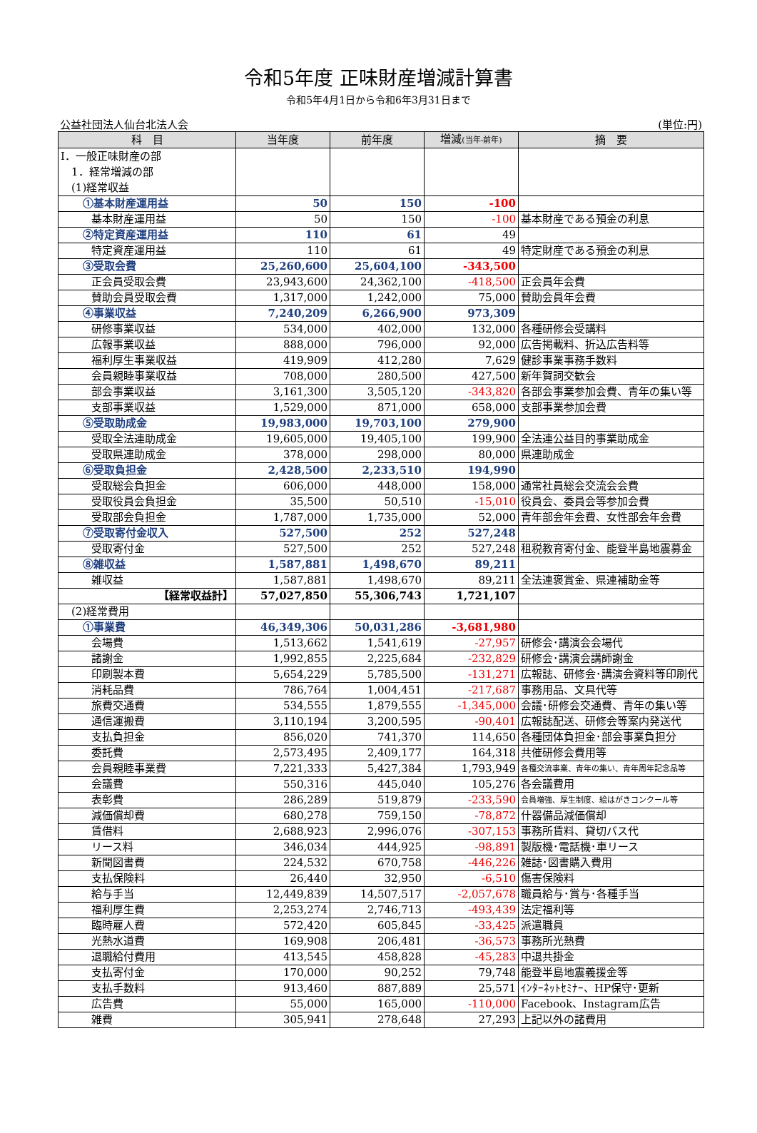令和5年度 正味財産増減計算書
令和5年4月1日から令和6年3月31日まで
公益社団法人仙台北法人会 (単位:円)
| 科 目 | 当年度 | 前年度 | 増減 (当年-前年) | 摘 要 |
| --- | --- | --- | --- | --- |
| Ⅰ．一般正味財産の部 1．経常増減の部 (1)経常収益 | | | | |
| ①基本財産運用益 | 50 | 150 | -100 | |
| 基本財産運用益 | 50 | 150 | -100 | 基本財産である預金の利息 |
| ②特定資産運用益 | 110 | 61 | 49 | |
| 特定資産運用益 | 110 | 61 | 49 | 特定財産である預金の利息 |
| ③受取会費 | 25,260,600 | 25,604,100 | -343,500 | |
| 正会員受取会費 | 23,943,600 | 24,362,100 | -418,500 | 正会員年会費 |
| 賛助会員受取会費 | 1,317,000 | 1,242,000 | 75,000 | 賛助会員年会費 |
| ④事業収益 | 7,240,209 | 6,266,900 | 973,309 | |
| 研修事業収益 | 534,000 | 402,000 | 132,000 | 各種研修会受講料 |
| 広報事業収益 | 888,000 | 796,000 | 92,000 | 広告掲載料、折込広告料等 |
| 福利厚生事業収益 | 419,909 | 412,280 | 7,629 | 健診事業事務手数料 |
| 会員親睦事業収益 | 708,000 | 280,500 | 427,500 | 新年賀詞交歓会 |
| 部会事業収益 | 3,161,300 | 3,505,120 | -343,820 | 各部会事業参加会費、青年の集い等 |
| 支部事業収益 | 1,529,000 | 871,000 | 658,000 | 支部事業参加会費 |
| ⑤受取助成金 | 19,983,000 | 19,703,100 | 279,900 | |
| 受取全法連助成金 | 19,605,000 | 19,405,100 | 199,900 | 全法連公益目的事業助成金 |
| 受取県連助成金 | 378,000 | 298,000 | 80,000 | 県連助成金 |
| ⑥受取負担金 | 2,428,500 | 2,233,510 | 194,990 | |
| 受取総会負担金 | 606,000 | 448,000 | 158,000 | 通常社員総会交流会会費 |
| 受取役員会負担金 | 35,500 | 50,510 | -15,010 | 役員会、委員会等参加会費 |
| 受取部会負担金 | 1,787,000 | 1,735,000 | 52,000 | 青年部会年会費、女性部会年会費 |
| ⑦受取寄付金収入 | 527,500 | 252 | 527,248 | |
| 受取寄付金 | 527,500 | 252 | 527,248 | 租税教育寄付金、能登半島地震募金 |
| ⑧雑収益 | 1,587,881 | 1,498,670 | 89,211 | |
| 雑収益 | 1,587,881 | 1,498,670 | 89,211 | 全法連褒賞金、県連補助金等 |
| 【経常収益計】 | 57,027,850 | 55,306,743 | 1,721,107 | |
| (2)経常費用 | | | | |
| ①事業費 | 46,349,306 | 50,031,286 | -3,681,980 | |
| 会場費 | 1,513,662 | 1,541,619 | -27,957 | 研修会･講演会会場代 |
| 諸謝金 | 1,992,855 | 2,225,684 | -232,829 | 研修会･講演会講師謝金 |
| 印刷製本費 | 5,654,229 | 5,785,500 | -131,271 | 広報誌、研修会･講演会資料等印刷代 |
| 消耗品費 | 786,764 | 1,004,451 | -217,687 | 事務用品、文具代等 |
| 旅費交通費 | 534,555 | 1,879,555 | -1,345,000 | 会議･研修会交通費、青年の集い等 |
| 通信運搬費 | 3,110,194 | 3,200,595 | -90,401 | 広報誌配送、研修会等案内発送代 |
| 支払負担金 | 856,020 | 741,370 | 114,650 | 各種団体負担金･部会事業負担分 |
| 委託費 | 2,573,495 | 2,409,177 | 164,318 | 共催研修会費用等 |
| 会員親睦事業費 | 7,221,333 | 5,427,384 | 1,793,949 | 各種交流事業、青年の集い、青年周年記念品等 |
| 会議費 | 550,316 | 445,040 | 105,276 | 各会議費用 |
| 表彰費 | 286,289 | 519,879 | -233,590 | 会員増強、厚生制度、絵はがきコンクール等 |
| 減価償却費 | 680,278 | 759,150 | -78,872 | 什器備品減価償却 |
| 賃借料 | 2,688,923 | 2,996,076 | -307,153 | 事務所賃料、貸切バス代 |
| リース料 | 346,034 | 444,925 | -98,891 | 製版機･電話機･車リース |
| 新聞図書費 | 224,532 | 670,758 | -446,226 | 雑誌･図書購入費用 |
| 支払保険料 | 26,440 | 32,950 | -6,510 | 傷害保険料 |
| 給与手当 | 12,449,839 | 14,507,517 | -2,057,678 | 職員給与･賞与･各種手当 |
| 福利厚生費 | 2,253,274 | 2,746,713 | -493,439 | 法定福利等 |
| 臨時雇人費 | 572,420 | 605,845 | -33,425 | 派遣職員 |
| 光熱水道費 | 169,908 | 206,481 | -36,573 | 事務所光熱費 |
| 退職給付費用 | 413,545 | 458,828 | -45,283 | 中退共掛金 |
| 支払寄付金 | 170,000 | 90,252 | 79,748 | 能登半島地震義援金等 |
| 支払手数料 | 913,460 | 887,889 | 25,571 | ｲﾝﾀｰﾈｯﾄｾﾐﾅｰ、HP保守･更新 |
| 広告費 | 55,000 | 165,000 | -110,000 | Facebook、Instagram広告 |
| 雑費 | 305,941 | 278,648 | 27,293 | 上記以外の諸費用 |